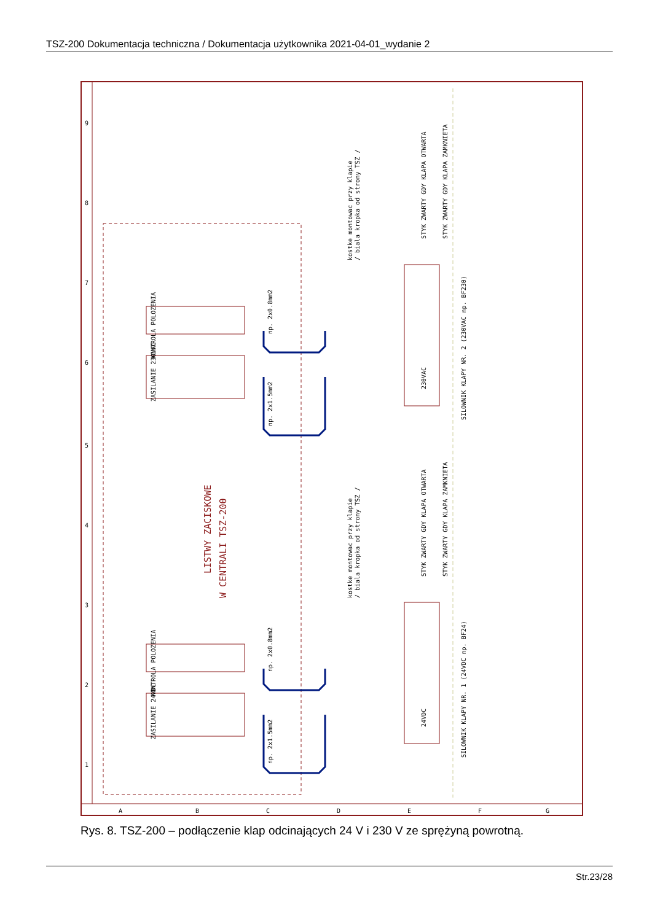TSZ-200 Dokumentacja techniczna / Dokumentacja użytkownika 2021-04-01_wydanie 2
LISTWY ZACISKOWE
W CENTRALI TSZ-200
KONTROLA POLOZENIA
ZASILANIE 230VAC
KONTROLA POLOZENIA
ZASILANIE 24VDC
230VAC
24VDC
kostke montowac przy klapie
/ biala kropka od strony TSZ /
kostke montowac przy klapie
/ biala kropka od strony TSZ /
STYK ZWARTY GDY KLAPA OTWARTA
STYK ZWARTY GDY KLAPA ZAMKNIETA
STYK ZWARTY GDY KLAPA OTWARTA
STYK ZWARTY GDY KLAPA ZAMKNIETA
SILOWNIK KLAPY NR. 2 (230VAC np. BF230)
SILOWNIK KLAPY NR. 1 (24VDC np. BF24)
np. 2x0.8mm2
np. 2x1.5mm2
np. 2x0.8mm2
np. 2x1.5mm2
A
B
C
D
E
F
G
1
2
3
4
5
6
7
8
9
Rys. 8. TSZ-200 – podłączenie klap odcinających 24 V i 230 V ze sprężyną powrotną.
Str.23/28